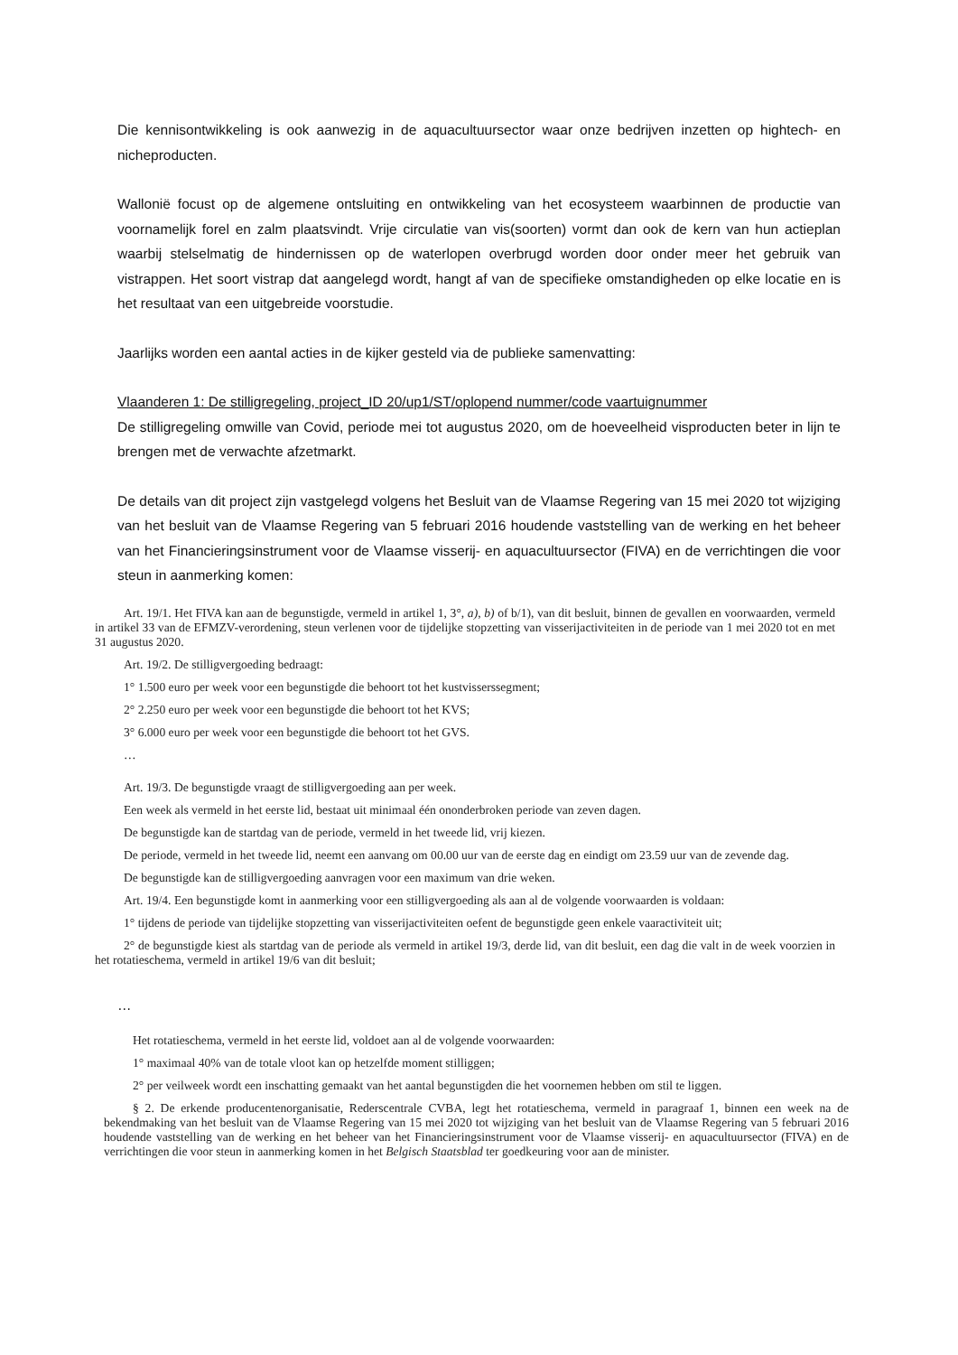Die kennisontwikkeling is ook aanwezig in de aquacultuursector waar onze bedrijven inzetten op hightech- en nicheproducten.
Wallonië focust op de algemene ontsluiting en ontwikkeling van het ecosysteem waarbinnen de productie van voornamelijk forel en zalm plaatsvindt. Vrije circulatie van vis(soorten) vormt dan ook de kern van hun actieplan waarbij stelselmatig de hindernissen op de waterlopen overbrugd worden door onder meer het gebruik van vistrappen. Het soort vistrap dat aangelegd wordt, hangt af van de specifieke omstandigheden op elke locatie en is het resultaat van een uitgebreide voorstudie.
Jaarlijks worden een aantal acties in de kijker gesteld via de publieke samenvatting:
Vlaanderen 1: De stilligregeling, project_ID 20/up1/ST/oplopend nummer/code vaartuignummer
De stilligregeling omwille van Covid, periode mei tot augustus 2020, om de hoeveelheid visproducten beter in lijn te brengen met de verwachte afzetmarkt.
De details van dit project zijn vastgelegd volgens het Besluit van de Vlaamse Regering van 15 mei 2020 tot wijziging van het besluit van de Vlaamse Regering van 5 februari 2016 houdende vaststelling van de werking en het beheer van het Financieringsinstrument voor de Vlaamse visserij- en aquacultuursector (FIVA) en de verrichtingen die voor steun in aanmerking komen:
Art. 19/1. Het FIVA kan aan de begunstigde, vermeld in artikel 1, 3°, a), b) of b/1), van dit besluit, binnen de gevallen en voorwaarden, vermeld in artikel 33 van de EFMZV-verordening, steun verlenen voor de tijdelijke stopzetting van visserijactiviteiten in de periode van 1 mei 2020 tot en met 31 augustus 2020.
Art. 19/2. De stilligvergoeding bedraagt:
1° 1.500 euro per week voor een begunstigde die behoort tot het kustvisserssegment;
2° 2.250 euro per week voor een begunstigde die behoort tot het KVS;
3° 6.000 euro per week voor een begunstigde die behoort tot het GVS.
…
Art. 19/3. De begunstigde vraagt de stilligvergoeding aan per week.
Een week als vermeld in het eerste lid, bestaat uit minimaal één ononderbroken periode van zeven dagen.
De begunstigde kan de startdag van de periode, vermeld in het tweede lid, vrij kiezen.
De periode, vermeld in het tweede lid, neemt een aanvang om 00.00 uur van de eerste dag en eindigt om 23.59 uur van de zevende dag.
De begunstigde kan de stilligvergoeding aanvragen voor een maximum van drie weken.
Art. 19/4. Een begunstigde komt in aanmerking voor een stilligvergoeding als aan al de volgende voorwaarden is voldaan:
1° tijdens de periode van tijdelijke stopzetting van visserijactiviteiten oefent de begunstigde geen enkele vaaractiviteit uit;
2° de begunstigde kiest als startdag van de periode als vermeld in artikel 19/3, derde lid, van dit besluit, een dag die valt in de week voorzien in het rotatieschema, vermeld in artikel 19/6 van dit besluit;
…
Het rotatieschema, vermeld in het eerste lid, voldoet aan al de volgende voorwaarden:
1° maximaal 40% van de totale vloot kan op hetzelfde moment stilliggen;
2° per veilweek wordt een inschatting gemaakt van het aantal begunstigden die het voornemen hebben om stil te liggen.
§ 2. De erkende producentenorganisatie, Rederscentrale CVBA, legt het rotatieschema, vermeld in paragraaf 1, binnen een week na de bekendmaking van het besluit van de Vlaamse Regering van 15 mei 2020 tot wijziging van het besluit van de Vlaamse Regering van 5 februari 2016 houdende vaststelling van de werking en het beheer van het Financieringsinstrument voor de Vlaamse visserij- en aquacultuursector (FIVA) en de verrichtingen die voor steun in aanmerking komen in het Belgisch Staatsblad ter goedkeuring voor aan de minister.